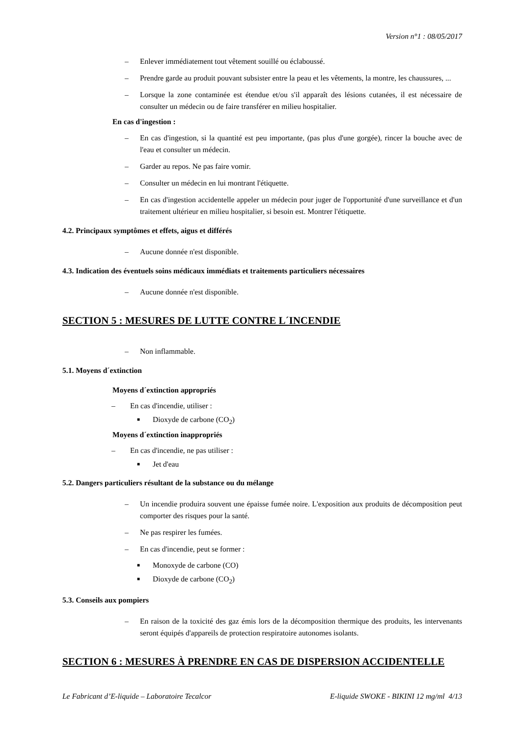Version n°1 : 08/05/2017
– Enlever immédiatement tout vêtement souillé ou éclaboussé.
– Prendre garde au produit pouvant subsister entre la peau et les vêtements, la montre, les chaussures, ...
– Lorsque la zone contaminée est étendue et/ou s'il apparaît des lésions cutanées, il est nécessaire de consulter un médecin ou de faire transférer en milieu hospitalier.
En cas d'ingestion :
– En cas d'ingestion, si la quantité est peu importante, (pas plus d'une gorgée), rincer la bouche avec de l'eau et consulter un médecin.
– Garder au repos. Ne pas faire vomir.
– Consulter un médecin en lui montrant l'étiquette.
– En cas d'ingestion accidentelle appeler un médecin pour juger de l'opportunité d'une surveillance et d'un traitement ultérieur en milieu hospitalier, si besoin est. Montrer l'étiquette.
4.2. Principaux symptômes et effets, aigus et différés
– Aucune donnée n'est disponible.
4.3. Indication des éventuels soins médicaux immédiats et traitements particuliers nécessaires
– Aucune donnée n'est disponible.
SECTION 5 : MESURES DE LUTTE CONTRE L´INCENDIE
– Non inflammable.
5.1. Moyens d´extinction
Moyens d´extinction appropriés
– En cas d'incendie, utiliser :
■ Dioxyde de carbone (CO<sub>2</sub>)
Moyens d´extinction inappropriés
– En cas d'incendie, ne pas utiliser :
■ Jet d'eau
5.2. Dangers particuliers résultant de la substance ou du mélange
– Un incendie produira souvent une épaisse fumée noire. L'exposition aux produits de décomposition peut comporter des risques pour la santé.
– Ne pas respirer les fumées.
– En cas d'incendie, peut se former :
■ Monoxyde de carbone (CO)
■ Dioxyde de carbone (CO<sub>2</sub>)
5.3. Conseils aux pompiers
– En raison de la toxicité des gaz émis lors de la décomposition thermique des produits, les intervenants seront équipés d'appareils de protection respiratoire autonomes isolants.
SECTION 6 : MESURES À PRENDRE EN CAS DE DISPERSION ACCIDENTELLE
Le Fabricant d’E-liquide – Laboratoire Tecalcor E-liquide SWOKE - BIKINI 12 mg/ml 4/13